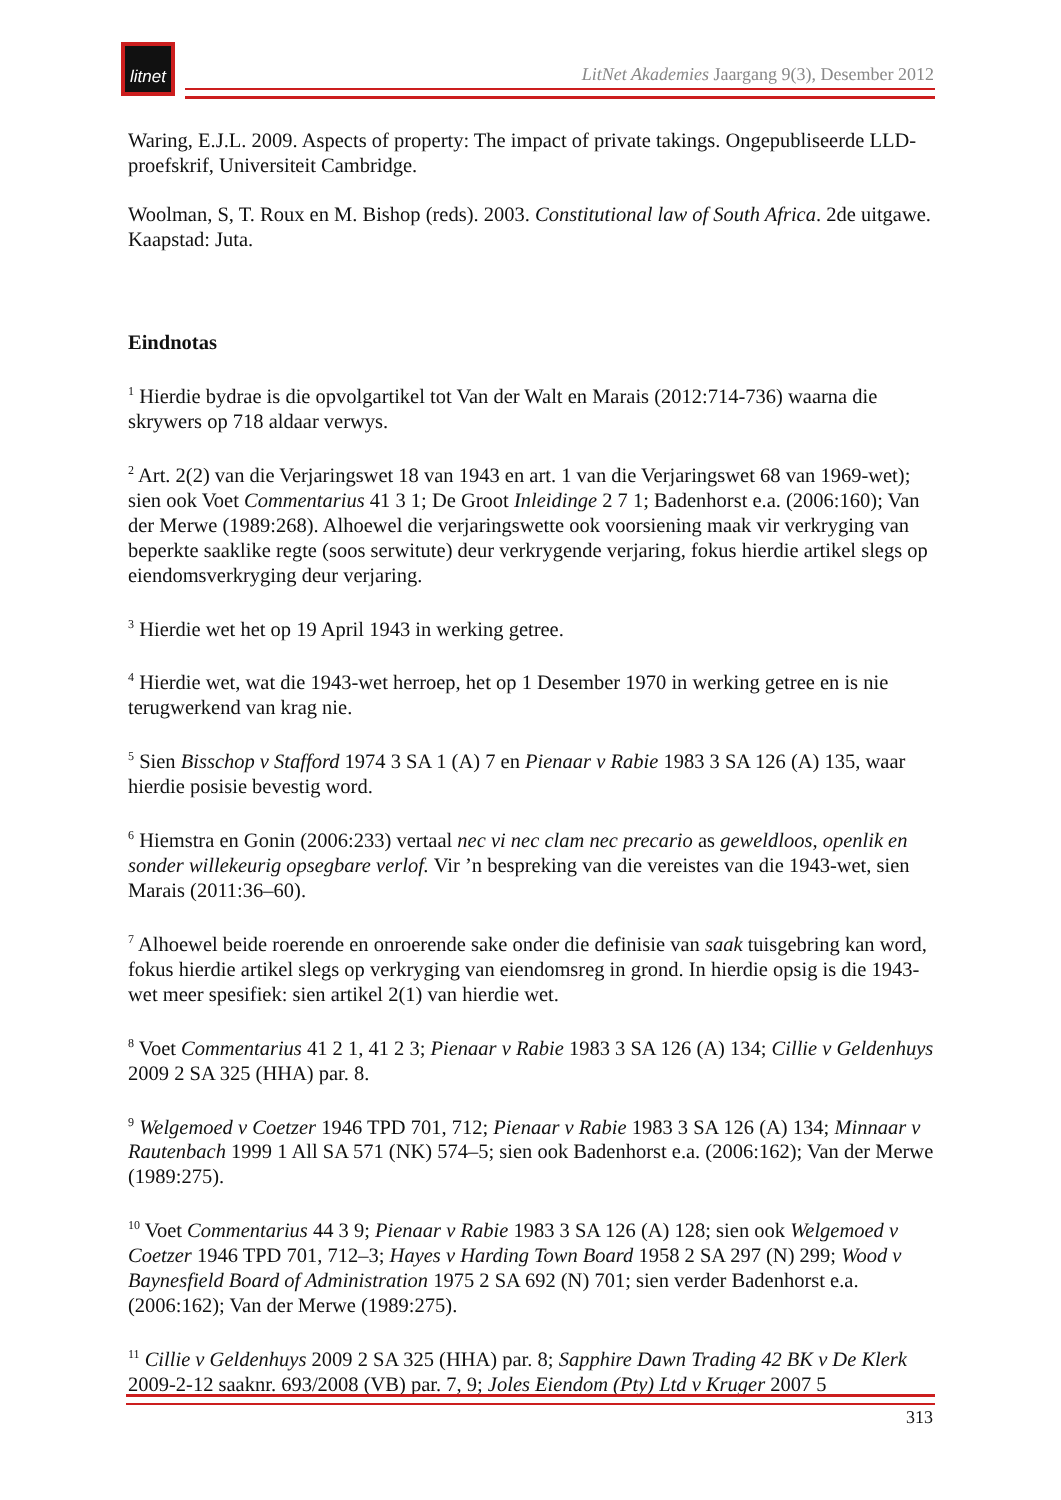litnet
LitNet Akademies Jaargang 9(3), Desember 2012
Waring, E.J.L. 2009. Aspects of property: The impact of private takings. Ongepubliseerde LLD-proefskrif, Universiteit Cambridge.
Woolman, S, T. Roux en M. Bishop (reds). 2003. Constitutional law of South Africa. 2de uitgawe. Kaapstad: Juta.
Eindnotas
<sup>1</sup> Hierdie bydrae is die opvolgartikel tot Van der Walt en Marais (2012:714-736) waarna die skrywers op 718 aldaar verwys.
<sup>2</sup> Art. 2(2) van die Verjaringswet 18 van 1943 en art. 1 van die Verjaringswet 68 van 1969-wet); sien ook Voet Commentarius 41 3 1; De Groot Inleidinge 2 7 1; Badenhorst e.a. (2006:160); Van der Merwe (1989:268). Alhoewel die verjaringswette ook voorsiening maak vir verkryging van beperkte saaklike regte (soos serwitute) deur verkrygende verjaring, fokus hierdie artikel slegs op eiendomsverkryging deur verjaring.
<sup>3</sup> Hierdie wet het op 19 April 1943 in werking getree.
<sup>4</sup> Hierdie wet, wat die 1943-wet herroep, het op 1 Desember 1970 in werking getree en is nie terugwerkend van krag nie.
<sup>5</sup> Sien Bisschop v Stafford 1974 3 SA 1 (A) 7 en Pienaar v Rabie 1983 3 SA 126 (A) 135, waar hierdie posisie bevestig word.
<sup>6</sup> Hiemstra en Gonin (2006:233) vertaal nec vi nec clam nec precario as geweldloos, openlik en sonder willekeurig opsegbare verlof. Vir ’n bespreking van die vereistes van die 1943-wet, sien Marais (2011:36–60).
<sup>7</sup> Alhoewel beide roerende en onroerende sake onder die definisie van saak tuisgebring kan word, fokus hierdie artikel slegs op verkryging van eiendomsreg in grond. In hierdie opsig is die 1943-wet meer spesifiek: sien artikel 2(1) van hierdie wet.
<sup>8</sup> Voet Commentarius 41 2 1, 41 2 3; Pienaar v Rabie 1983 3 SA 126 (A) 134; Cillie v Geldenhuys 2009 2 SA 325 (HHA) par. 8.
<sup>9</sup> Welgemoed v Coetzer 1946 TPD 701, 712; Pienaar v Rabie 1983 3 SA 126 (A) 134; Minnaar v Rautenbach 1999 1 All SA 571 (NK) 574–5; sien ook Badenhorst e.a. (2006:162); Van der Merwe (1989:275).
<sup>10</sup> Voet Commentarius 44 3 9; Pienaar v Rabie 1983 3 SA 126 (A) 128; sien ook Welgemoed v Coetzer 1946 TPD 701, 712–3; Hayes v Harding Town Board 1958 2 SA 297 (N) 299; Wood v Baynesfield Board of Administration 1975 2 SA 692 (N) 701; sien verder Badenhorst e.a. (2006:162); Van der Merwe (1989:275).
<sup>11</sup> Cillie v Geldenhuys 2009 2 SA 325 (HHA) par. 8; Sapphire Dawn Trading 42 BK v De Klerk 2009-2-12 saaknr. 693/2008 (VB) par. 7, 9; Joles Eiendom (Pty) Ltd v Kruger 2007 5
313